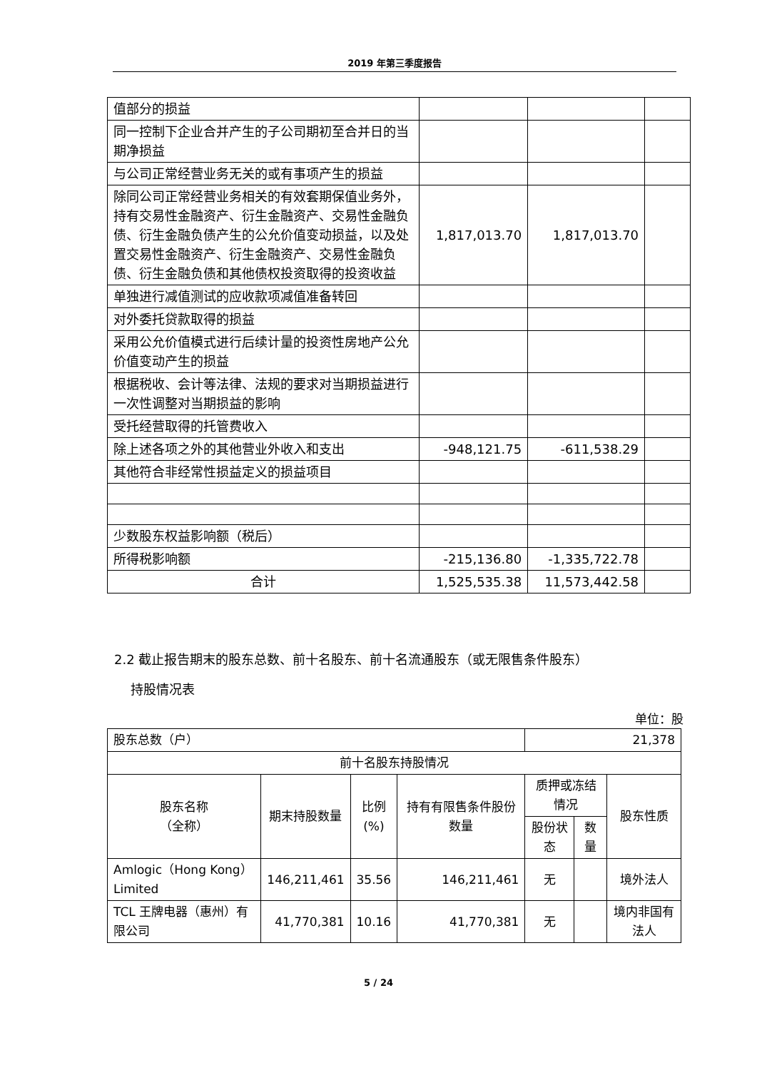2019 年第三季度报告
| 值部分的损益 | | | |
| 同一控制下企业合并产生的子公司期初至合并日的当期净损益 | | | |
| 与公司正常经营业务无关的或有事项产生的损益 | | | |
| 除同公司正常经营业务相关的有效套期保值业务外，持有交易性金融资产、衍生金融资产、交易性金融负债、衍生金融负债产生的公允价值变动损益，以及处置交易性金融资产、衍生金融资产、交易性金融负债、衍生金融负债和其他债权投资取得的投资收益 | 1,817,013.70 | 1,817,013.70 | |
| 单独进行减值测试的应收款项减值准备转回 | | | |
| 对外委托贷款取得的损益 | | | |
| 采用公允价值模式进行后续计量的投资性房地产公允价值变动产生的损益 | | | |
| 根据税收、会计等法律、法规的要求对当期损益进行一次性调整对当期损益的影响 | | | |
| 受托经营取得的托管费收入 | | | |
| 除上述各项之外的其他营业外收入和支出 | -948,121.75 | -611,538.29 | |
| 其他符合非经常性损益定义的损益项目 | | | |
| 少数股东权益影响额（税后） | | | |
| 所得税影响额 | -215,136.80 | -1,335,722.78 | |
| 合计 | 1,525,535.38 | 11,573,442.58 | |
2.2 截止报告期末的股东总数、前十名股东、前十名流通股东（或无限售条件股东）
持股情况表
单位：股
| 股东总数（户） | | | | 21,378 | | |
| 前十名股东持股情况 | | | | | | |
| 股东名称 （全称） | 期末持股数量 | 比例 (%) | 持有有限售条件股份数量 | 质押或冻结情况 | | 股东性质 |
| | | | | 股份状态 | 数量 | |
| Amlogic（Hong Kong）Limited | 146,211,461 | 35.56 | 146,211,461 | 无 | | 境外法人 |
| TCL 王牌电器（惠州）有限公司 | 41,770,381 | 10.16 | 41,770,381 | 无 | | 境内非国有法人 |
5 / 24